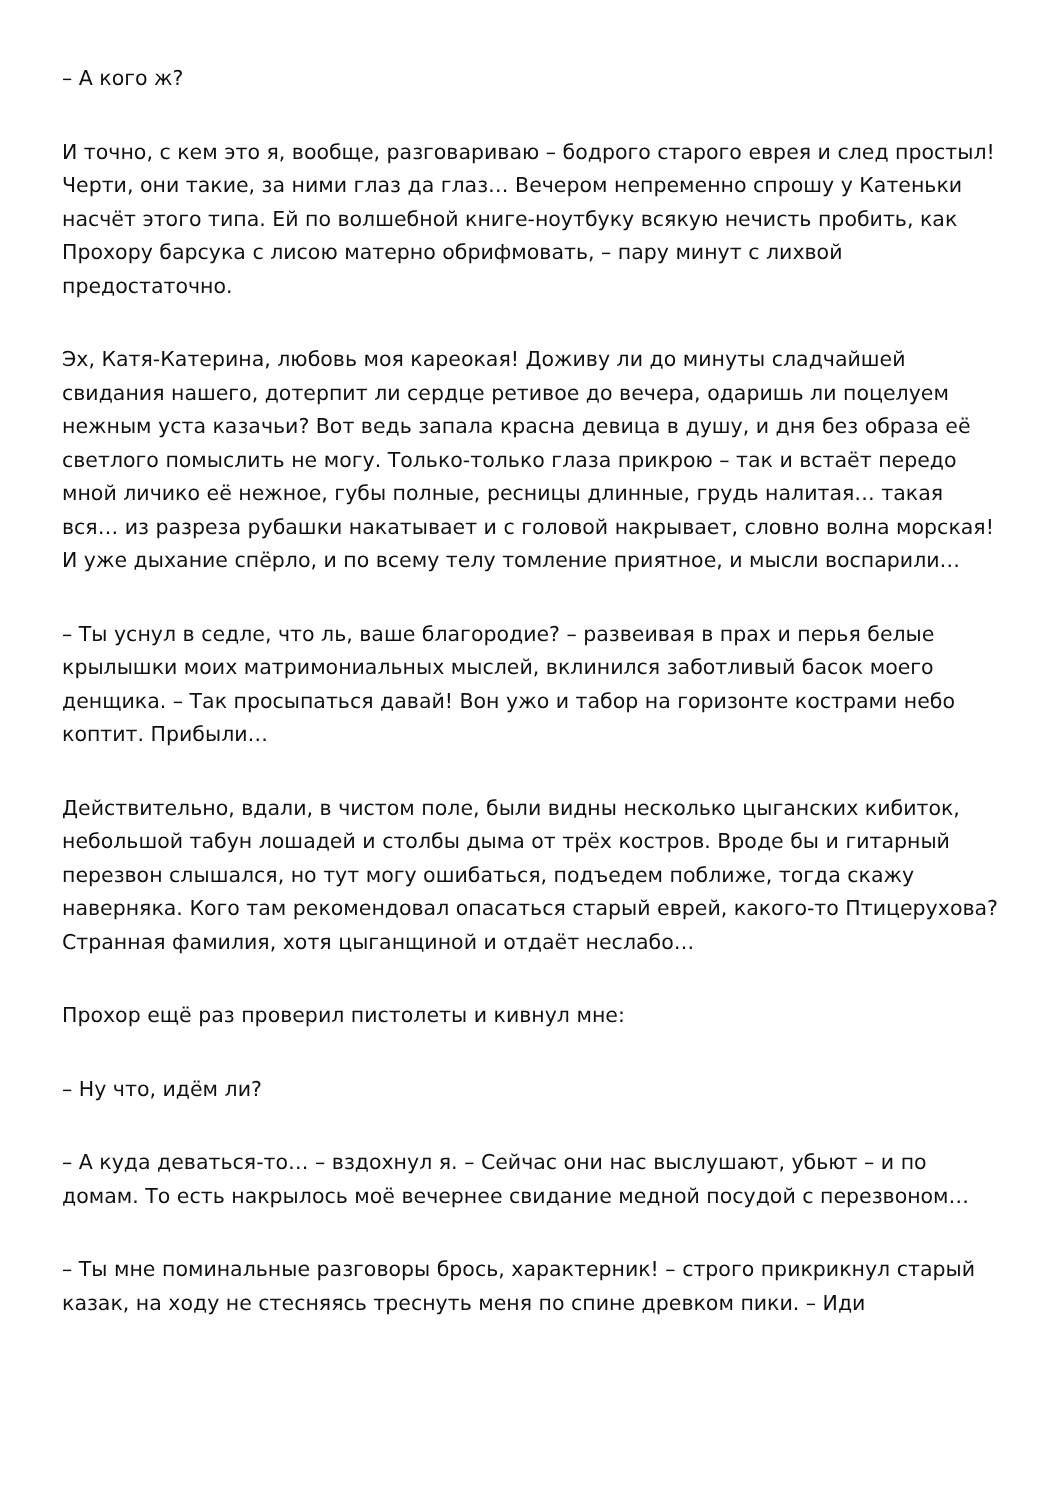– А кого ж?
И точно, с кем это я, вообще, разговариваю – бодрого старого еврея и след простыл! Черти, они такие, за ними глаз да глаз… Вечером непременно спрошу у Катеньки насчёт этого типа. Ей по волшебной книге-ноутбуку всякую нечисть пробить, как Прохору барсука с лисою матерно обрифмовать, – пару минут с лихвой предостаточно.
Эх, Катя-Катерина, любовь моя кареокая! Доживу ли до минуты сладчайшей свидания нашего, дотерпит ли сердце ретивое до вечера, одаришь ли поцелуем нежным уста казачьи? Вот ведь запала красна девица в душу, и дня без образа её светлого помыслить не могу. Только-только глаза прикрою – так и встаёт передо мной личико её нежное, губы полные, ресницы длинные, грудь налитая… такая вся… из разреза рубашки накатывает и с головой накрывает, словно волна морская! И уже дыхание спёрло, и по всему телу томление приятное, и мысли воспарили…
– Ты уснул в седле, что ль, ваше благородие? – развеивая в прах и перья белые крылышки моих матримониальных мыслей, вклинился заботливый басок моего денщика. – Так просыпаться давай! Вон ужо и табор на горизонте кострами небо коптит. Прибыли…
Действительно, вдали, в чистом поле, были видны несколько цыганских кибиток, небольшой табун лошадей и столбы дыма от трёх костров. Вроде бы и гитарный перезвон слышался, но тут могу ошибаться, подъедем поближе, тогда скажу наверняка. Кого там рекомендовал опасаться старый еврей, какого-то Птицерухова? Странная фамилия, хотя цыганщиной и отдаёт неслабо…
Прохор ещё раз проверил пистолеты и кивнул мне:
– Ну что, идём ли?
– А куда деваться-то… – вздохнул я. – Сейчас они нас выслушают, убьют – и по домам. То есть накрылось моё вечернее свидание медной посудой с перезвоном…
– Ты мне поминальные разговоры брось, характерник! – строго прикрикнул старый казак, на ходу не стесняясь треснуть меня по спине древком пики. – Иди